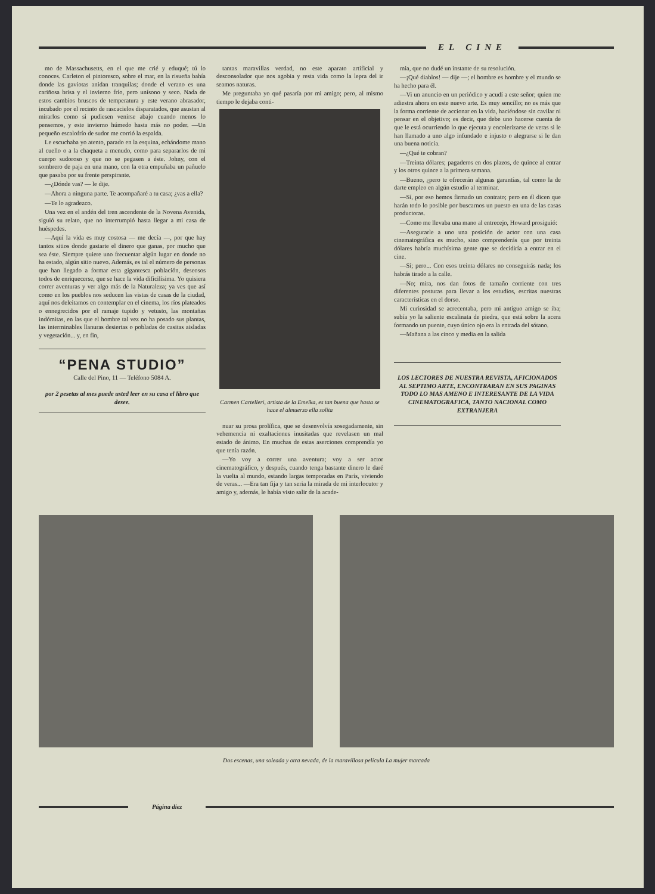EL CINE
mo de Massachusetts, en el que me crié y eduqué; tú lo conoces. Carleton el pintoresco, sobre el mar, en la risueña bahía donde las gaviotas anidan tranquilas; donde el verano es una cariñosa brisa y el invierno frío, pero unísono y seco. Nada de estos cambios bruscos de temperatura y este verano abrasador, incubado por el recinto de rascacielos disparatados, que asustan al mirarlos como si pudiesen venirse abajo cuando menos lo pensemos, y este invierno húmedo hasta más no poder. —Un pequeño escalofrío de sudor me corrió la espalda.
Le escuchaba yo atento, parado en la esquina, echándome mano al cuello o a la chaqueta a menudo, como para separarlos de mi cuerpo sudoroso y que no se pegasen a éste. Johny, con el sombrero de paja en una mano, con la otra empuñaba un pañuelo que pasaba por su frente perspirante.
—¿Dónde vas? — le dije.
—Ahora a ninguna parte. Te acompañaré a tu casa; ¿vas a ella?
—Te lo agradezco.
Una vez en el andén del tren ascendente de la Novena Avenida, siguió su relato, que no interrumpió hasta llegar a mi casa de huéspedes.
—Aquí la vida es muy costosa — me decía —, por que hay tantos sitios donde gastarte el dinero que ganas, por mucho que sea éste. Siempre quiere uno frecuentar algún lugar en donde no ha estado, algún sitio nuevo. Además, es tal el número de personas que han llegado a formar esta gigantesca población, deseosos todos de enriquecerse, que se hace la vida dificilísima. Yo quisiera correr aventuras y ver algo más de la Naturaleza; ya ves que así como en los pueblos nos seducen las vistas de casas de la ciudad, aquí nos deleitamos en contemplar en el cinema, los ríos plateados o ennegrecidos por el ramaje tupido y vetusto, las montañas indómitas, en las que el hombre tal vez no ha posado sus plantas, las interminables llanuras desiertas o pobladas de casitas aisladas y vegetación... y, en fin,
“PENA STUDIO”
Calle del Pino, 11 — Teléfono 5084 A.
por 2 pesetas al mes puede usted leer en su casa el libro que desee.
tantas maravillas verdad, no este aparato artificial y desconsolador que nos agobia y resta vida como la lepra del ir seamos naturas.
Me preguntaba yo qué pasaría por mi amigo; pero, al mismo tiempo le dejaba conti-
Carmen Cartelleri, artista de la Emelka, es tan buena que hasta se hace el almuerzo ella solita
nuar su prosa prolífica, que se desenvolvía sosegadamente, sin vehemencia ni exaltaciones inusitadas que revelasen un mal estado de ánimo. En muchas de estas aserciones comprendía yo que tenía razón.
—Yo voy a correr una aventura; voy a ser actor cinematográfico, y después, cuando tenga bastante dinero le daré la vuelta al mundo, estando largas temporadas en París, viviendo de veras... —Era tan fija y tan seria la mirada de mi interlocutor y amigo y, además, le había visto salir de la acade-
mia, que no dudé un instante de su resolución.
—¡Qué diablos! — dije —; el hombre es hombre y el mundo se ha hecho para él.
—Vi un anuncio en un periódico y acudí a este señor; quien me adiestra ahora en este nuevo arte. Es muy sencillo; no es más que la forma corriente de accionar en la vida, haciéndose sin cavilar ni pensar en el objetivo; es decir, que debe uno hacerse cuenta de que le está ocurriendo lo que ejecuta y encolerizarse de veras si le han llamado a uno algo infundado e injusto o alegrarse si le dan una buena noticia.
—¿Qué te cobran?
—Treinta dólares; pagaderos en dos plazos, de quince al entrar y los otros quince a la primera semana.
—Bueno, ¿pero te ofrecerán algunas garantías, tal como la de darte empleo en algún estudio al terminar.
—Sí, por eso hemos firmado un contrato; pero en él dicen que harán todo lo posible por buscarnos un puesto en una de las casas productoras.
—Como me llevaba una mano al entrecejo, Howard prosiguió:
—Asegurarle a uno una posición de actor con una casa cinematográfica es mucho, sino comprenderás que por treinta dólares habría muchísima gente que se decidiría a entrar en el cine.
—Sí; pero... Con esos treinta dólares no conseguirás nada; los habrás tirado a la calle.
—No; mira, nos dan fotos de tamaño corriente con tres diferentes posturas para llevar a los estudios, escritas nuestras características en el dorso.
Mi curiosidad se acrecentaba, pero mi antiguo amigo se iba; subía yo la saliente escalinata de piedra, que está sobre la acera formando un puente, cuyo único ojo era la entrada del sótano.
—Mañana a las cinco y media en la salida
LOS LECTORES DE NUESTRA REVISTA, AFICIONADOS AL SEPTIMO ARTE, ENCONTRARAN EN SUS PAGINAS TODO LO MAS AMENO E INTERESANTE DE LA VIDA CINEMATOGRAFICA, TANTO NACIONAL COMO EXTRANJERA
Dos escenas, una soleada y otra nevada, de la maravillosa película La mujer marcada
Página diez